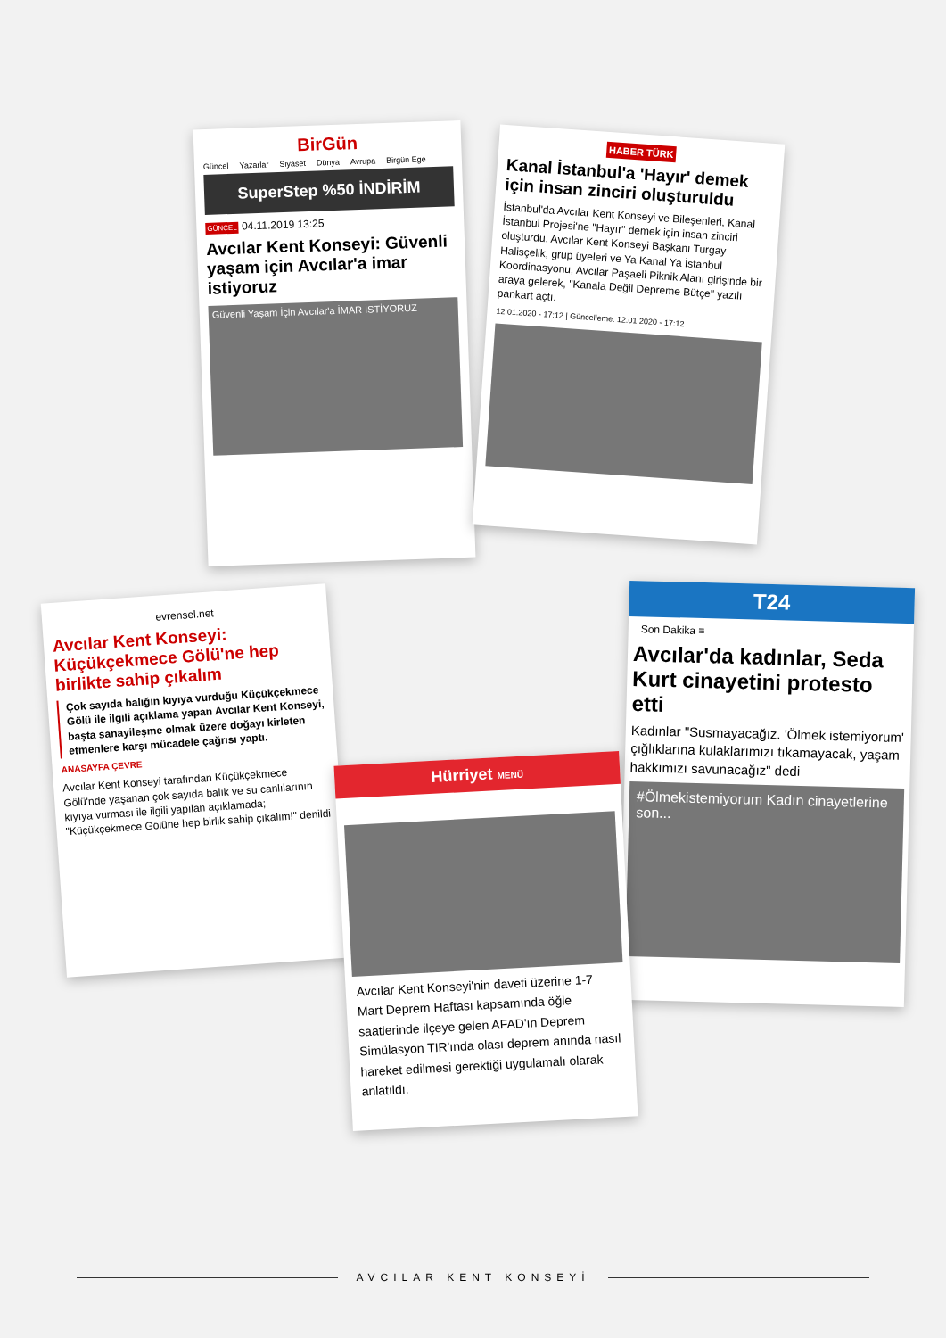BirGün
Güncel Yazarlar Siyaset Dünya Avrupa Birgün Ege
SuperStep %50 İNDİRİM
GÜNCEL 04.11.2019 13:25
Avcılar Kent Konseyi: Güvenli yaşam için Avcılar'a imar istiyoruz
Güvenli Yaşam İçin Avcılar'a İMAR İSTİYORUZ
HABER TÜRK
Kanal İstanbul'a 'Hayır' demek için insan zinciri oluşturuldu
İstanbul'da Avcılar Kent Konseyi ve Bileşenleri, Kanal İstanbul Projesi'ne "Hayır" demek için insan zinciri oluşturdu. Avcılar Kent Konseyi Başkanı Turgay Halisçelik, grup üyeleri ve Ya Kanal Ya İstanbul Koordinasyonu, Avcılar Paşaeli Piknik Alanı girişinde bir araya gelerek, "Kanala Değil Depreme Bütçe" yazılı pankart açtı.
12.01.2020 - 17:12 | Güncelleme: 12.01.2020 - 17:12
evrensel.net
Avcılar Kent Konseyi: Küçükçekmece Gölü'ne hep birlikte sahip çıkalım
Çok sayıda balığın kıyıya vurduğu Küçükçekmece Gölü ile ilgili açıklama yapan Avcılar Kent Konseyi, başta sanayileşme olmak üzere doğayı kirleten etmenlere karşı mücadele çağrısı yaptı.
ANASAYFA ÇEVRE
Avcılar Kent Konseyi tarafından Küçükçekmece Gölü'nde yaşanan çok sayıda balık ve su canlılarının kıyıya vurması ile ilgili yapılan açıklamada; "Küçükçekmece Gölüne hep birlik sahip çıkalım!" denildi
T24
Son Dakika ≡
Avcılar'da kadınlar, Seda Kurt cinayetini protesto etti
Kadınlar "Susmayacağız. 'Ölmek istemiyorum' çığlıklarına kulaklarımızı tıkamayacak, yaşam hakkımızı savunacağız" dedi
#Ölmekistemiyorum Kadın cinayetlerine son...
Hürriyet MENÜ
Avcılar Kent Konseyi'nin daveti üzerine 1-7 Mart Deprem Haftası kapsamında öğle saatlerinde ilçeye gelen AFAD'ın Deprem Simülasyon TIR'ında olası deprem anında nasıl hareket edilmesi gerektiği uygulamalı olarak anlatıldı.
AVCILAR KENT KONSEYİ